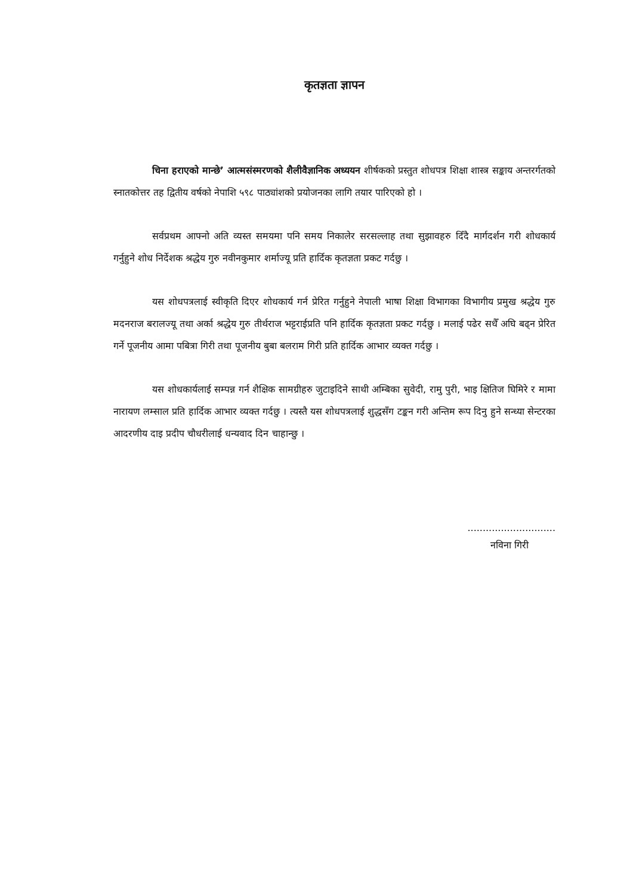कृतज्ञता ज्ञापन
चिना हराएको मान्छे’ आत्मसंस्मरणको शैलीवैज्ञानिक अध्ययन शीर्षकको प्रस्तुत शोधपत्र शिक्षा शास्त्र सङ्काय अन्तरर्गतको स्नातकोत्तर तह द्वितीय वर्षको नेपाशि ५९८ पाठ्यांशको प्रयोजनका लागि तयार पारिएको हो ।
सर्वप्रथम आफ्नो अति व्यस्त समयमा पनि समय निकालेर सरसल्लाह तथा सुझावहरु दिँदै मार्गदर्शन गरी शोधकार्य गर्नुहुने शोध निर्देशक श्रद्धेय गुरु नवीनकुमार शर्माज्यू प्रति हार्दिक कृतज्ञता प्रकट गर्दछु ।
यस शोधपत्रलाई स्वीकृति दिएर शोधकार्य गर्न प्रेरित गर्नुहुने नेपाली भाषा शिक्षा विभागका विभागीय प्रमुख श्रद्धेय गुरु मदनराज बरालज्यू तथा अर्का श्रद्धेय गुरु तीर्थराज भट्टराईप्रति पनि हार्दिक कृतज्ञता प्रकट गर्दछु । मलाई पढेर सधैँ अघि बढ्न प्रेरित गर्ने पूजनीय आमा पबित्रा गिरी तथा पूजनीय बुबा बलराम गिरी प्रति हार्दिक आभार व्यक्त गर्दछु ।
यस शोधकार्यलाई सम्पन्न गर्न शैक्षिक सामग्रीहरु जुटाइदिने साथी अम्बिका सुवेदी, रामु पुरी, भाइ क्षितिज घिमिरे र मामा नारायण लम्साल प्रति हार्दिक आभार व्यक्त गर्दछु । त्यस्तै यस शोधपत्रलाई शुद्धसँग टङ्कन गरी अन्तिम रूप दिनु हुने सन्ध्या सेन्टरका आदरणीय दाइ प्रदीप चौधरीलाई धन्यवाद दिन चाहान्छु ।
.............................
नविना गिरी